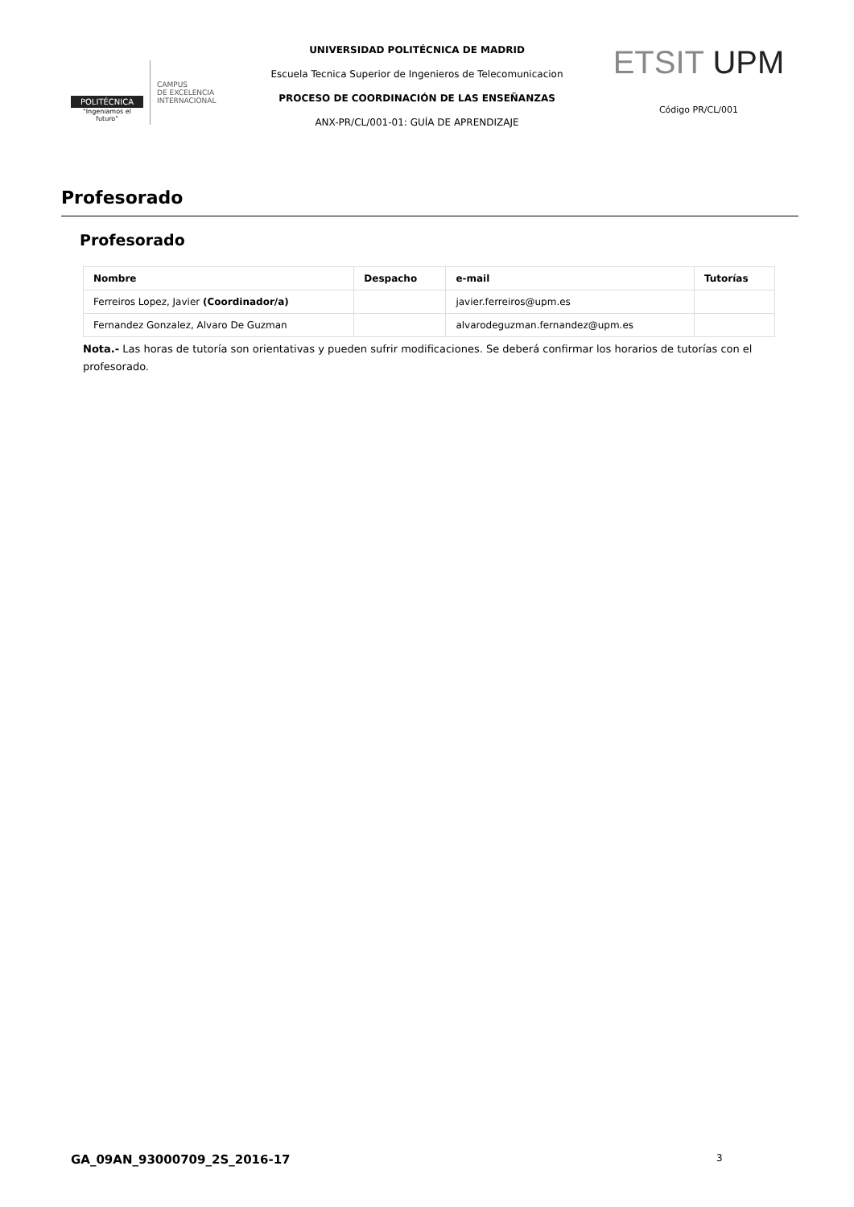POLITÉCNICA
"Ingeniamos el futuro"
CAMPUS
DE EXCELENCIA
INTERNACIONAL
UNIVERSIDAD POLITÉCNICA DE MADRID
Escuela Tecnica Superior de Ingenieros de Telecomunicacion
PROCESO DE COORDINACIÓN DE LAS ENSEÑANZAS
ANX-PR/CL/001-01: GUÍA DE APRENDIZAJE
ETSIT UPM
Código PR/CL/001
Profesorado
Profesorado
| Nombre | Despacho | e-mail | Tutorías |
| --- | --- | --- | --- |
| Ferreiros Lopez, Javier (Coordinador/a) | | javier.ferreiros@upm.es | |
| Fernandez Gonzalez, Alvaro De Guzman | | alvarodeguzman.fernandez@upm.es | |
Nota.- Las horas de tutoría son orientativas y pueden sufrir modificaciones. Se deberá confirmar los horarios de tutorías con el profesorado.
GA_09AN_93000709_2S_2016-17 3